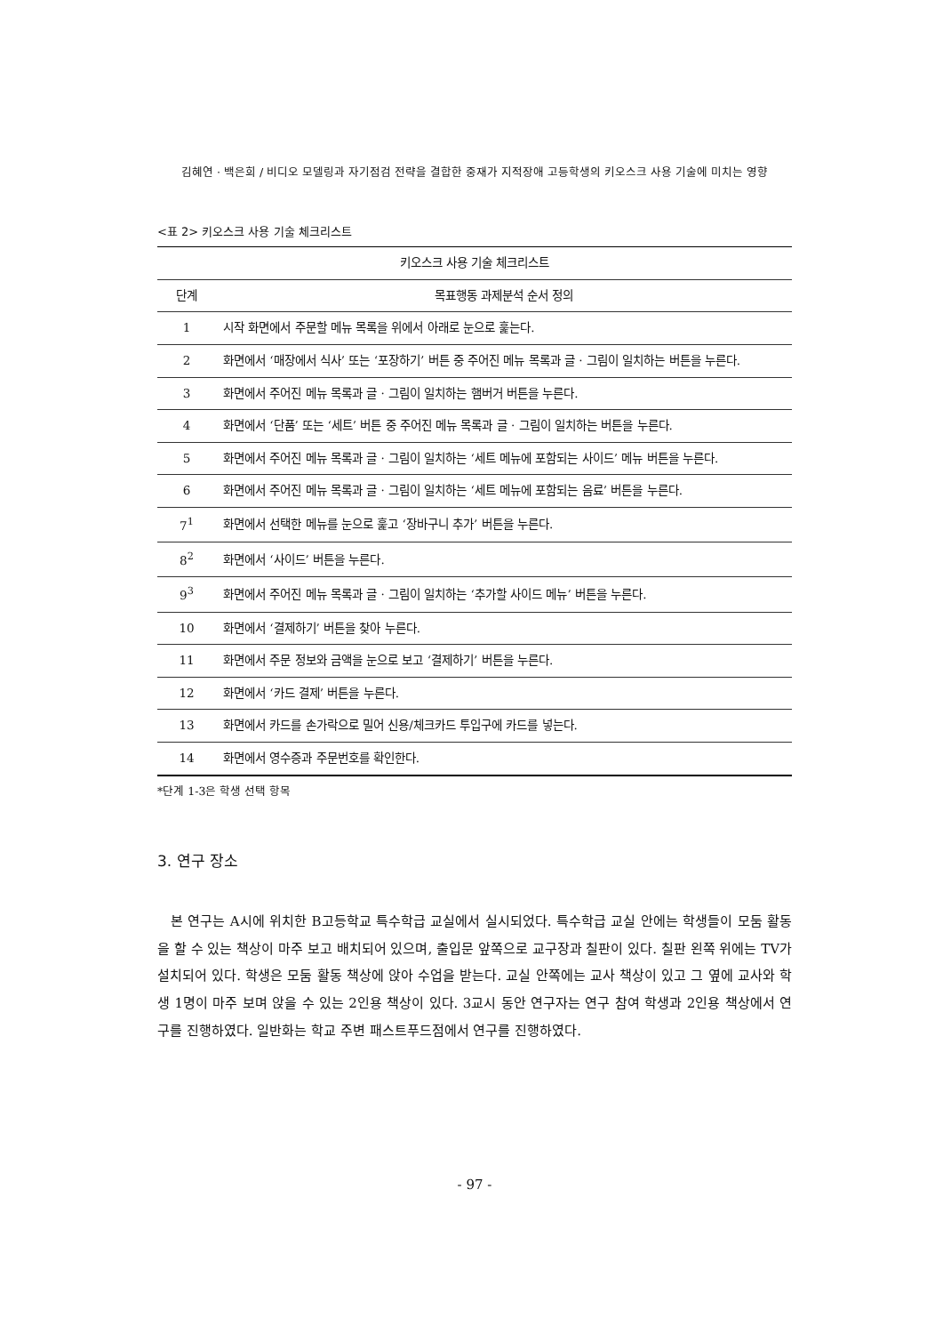김혜연 · 백은희 / 비디오 모델링과 자기점검 전략을 결합한 중재가 지적장애 고등학생의 키오스크 사용 기술에 미치는 영향
<표 2> 키오스크 사용 기술 체크리스트
| 키오스크 사용 기술 체크리스트 | |
| --- | --- |
| 단계 | 목표행동 과제분석 순서 정의 |
| 1 | 시작 화면에서 주문할 메뉴 목록을 위에서 아래로 눈으로 훑는다. |
| 2 | 화면에서 ‘매장에서 식사’ 또는 ‘포장하기’ 버튼 중 주어진 메뉴 목록과 글 · 그림이 일치하는 버튼을 누른다. |
| 3 | 화면에서 주어진 메뉴 목록과 글 · 그림이 일치하는 햄버거 버튼을 누른다. |
| 4 | 화면에서 ‘단품’ 또는 ‘세트’ 버튼 중 주어진 메뉴 목록과 글 · 그림이 일치하는 버튼을 누른다. |
| 5 | 화면에서 주어진 메뉴 목록과 글 · 그림이 일치하는 ‘세트 메뉴에 포함되는 사이드’ 메뉴 버튼을 누른다. |
| 6 | 화면에서 주어진 메뉴 목록과 글 · 그림이 일치하는 ‘세트 메뉴에 포함되는 음료’ 버튼을 누른다. |
| 7<sup>1</sup> | 화면에서 선택한 메뉴를 눈으로 훑고 ‘장바구니 추가’ 버튼을 누른다. |
| 8<sup>2</sup> | 화면에서 ‘사이드’ 버튼을 누른다. |
| 9<sup>3</sup> | 화면에서 주어진 메뉴 목록과 글 · 그림이 일치하는 ‘추가할 사이드 메뉴’ 버튼을 누른다. |
| 10 | 화면에서 ‘결제하기’ 버튼을 찾아 누른다. |
| 11 | 화면에서 주문 정보와 금액을 눈으로 보고 ‘결제하기’ 버튼을 누른다. |
| 12 | 화면에서 ‘카드 결제’ 버튼을 누른다. |
| 13 | 화면에서 카드를 손가락으로 밀어 신용/체크카드 투입구에 카드를 넣는다. |
| 14 | 화면에서 영수증과 주문번호를 확인한다. |
*단계 1-3은 학생 선택 항목
3. 연구 장소
본 연구는 A시에 위치한 B고등학교 특수학급 교실에서 실시되었다. 특수학급 교실 안에는 학생들이 모둠 활동을 할 수 있는 책상이 마주 보고 배치되어 있으며, 출입문 앞쪽으로 교구장과 칠판이 있다. 칠판 왼쪽 위에는 TV가 설치되어 있다. 학생은 모둠 활동 책상에 앉아 수업을 받는다. 교실 안쪽에는 교사 책상이 있고 그 옆에 교사와 학생 1명이 마주 보며 앉을 수 있는 2인용 책상이 있다. 3교시 동안 연구자는 연구 참여 학생과 2인용 책상에서 연구를 진행하였다. 일반화는 학교 주변 패스트푸드점에서 연구를 진행하였다.
- 97 -